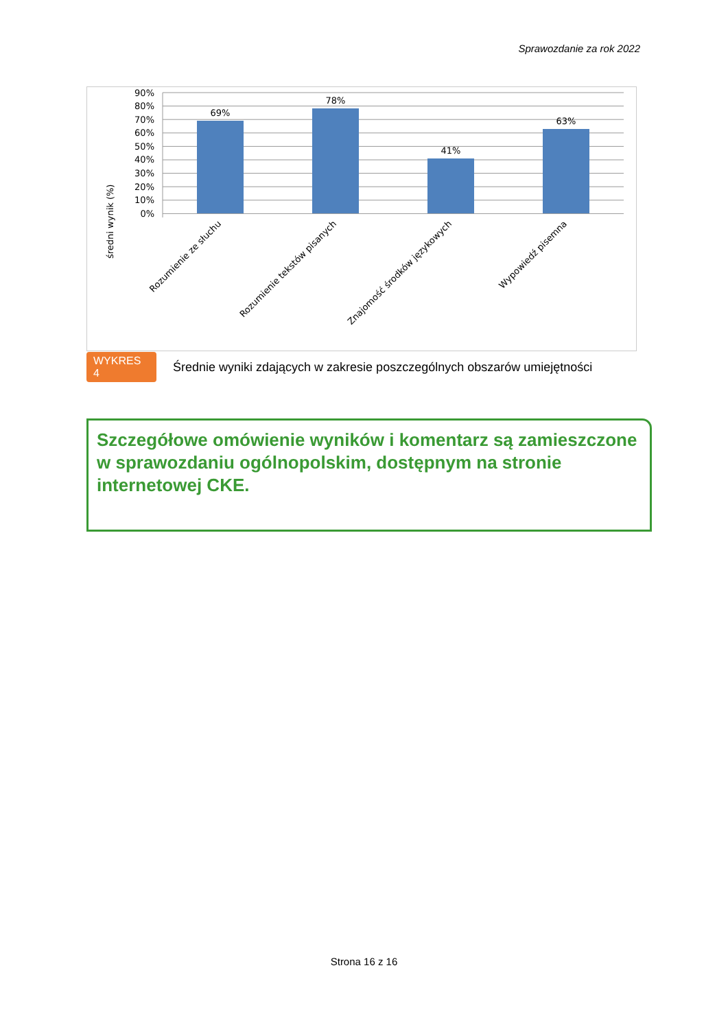Sprawozdanie za rok 2022
90%
80%
70%
60%
50%
40%
30%
20%
10%
0%
średni wynik (%)
69%
78%
41%
63%
Rozumienie ze słuchu
Rozumienie tekstów pisanych
Znajomość środków językowych
Wypowiedź pisemna
WYKRES 4 Średnie wyniki zdających w zakresie poszczególnych obszarów umiejętności
Szczegółowe omówienie wyników i komentarz są zamieszczone w sprawozdaniu ogólnopolskim, dostępnym na stronie internetowej CKE.
Strona 16 z 16